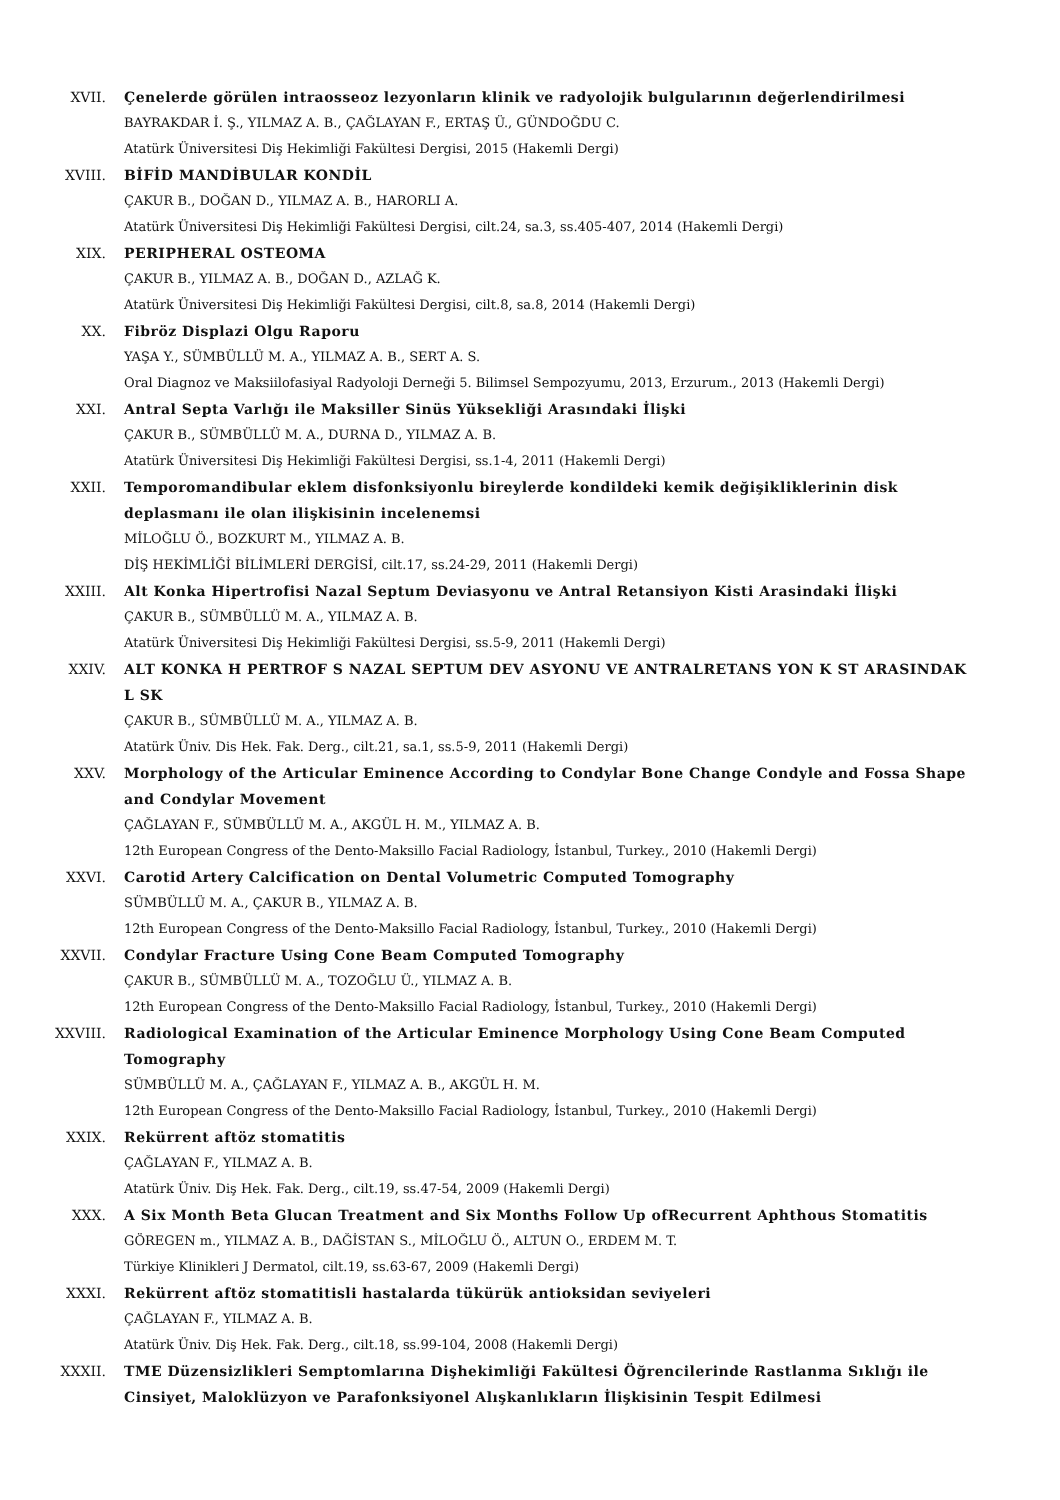XVII. Çenelerde görülen intraosseoz lezyonların klinik ve radyolojik bulgularının değerlendirilmesi
BAYRAKDAR İ. Ş., YILMAZ A. B., ÇAĞLAYAN F., ERTAŞ Ü., GÜNDOĞDU C.
Atatürk Üniversitesi Diş Hekimliği Fakültesi Dergisi, 2015 (Hakemli Dergi)
XVIII. BİFİD MANDİBULAR KONDİL
ÇAKUR B., DOĞAN D., YILMAZ A. B., HARORLI A.
Atatürk Üniversitesi Diş Hekimliği Fakültesi Dergisi, cilt.24, sa.3, ss.405-407, 2014 (Hakemli Dergi)
XIX. PERIPHERAL OSTEOMA
ÇAKUR B., YILMAZ A. B., DOĞAN D., AZLAĞ K.
Atatürk Üniversitesi Diş Hekimliği Fakültesi Dergisi, cilt.8, sa.8, 2014 (Hakemli Dergi)
XX. Fibröz Displazi Olgu Raporu
YAŞA Y., SÜMBÜLLÜ M. A., YILMAZ A. B., SERT A. S.
Oral Diagnoz ve Maksiilofasiyal Radyoloji Derneği 5. Bilimsel Sempozyumu, 2013, Erzurum., 2013 (Hakemli Dergi)
XXI. Antral Septa Varlığı ile Maksiller Sinüs Yüksekliği Arasındaki İlişki
ÇAKUR B., SÜMBÜLLÜ M. A., DURNA D., YILMAZ A. B.
Atatürk Üniversitesi Diş Hekimliği Fakültesi Dergisi, ss.1-4, 2011 (Hakemli Dergi)
XXII. Temporomandibular eklem disfonksiyonlu bireylerde kondildeki kemik değişikliklerinin disk deplasmanı ile olan ilişkisinin incelenemsi
MİLOĞLU Ö., BOZKURT M., YILMAZ A. B.
DİŞ HEKİMLİĞİ BİLİMLERİ DERGİSİ, cilt.17, ss.24-29, 2011 (Hakemli Dergi)
XXIII. Alt Konka Hipertrofisi Nazal Septum Deviasyonu ve Antral Retansiyon Kisti Arasindaki İlişki
ÇAKUR B., SÜMBÜLLÜ M. A., YILMAZ A. B.
Atatürk Üniversitesi Diş Hekimliği Fakültesi Dergisi, ss.5-9, 2011 (Hakemli Dergi)
XXIV. ALT KONKA H PERTROF S NAZAL SEPTUM DEV ASYONU VE ANTRALRETANS YON K ST ARASINDAK L SK
ÇAKUR B., SÜMBÜLLÜ M. A., YILMAZ A. B.
Atatürk Üniv. Dis Hek. Fak. Derg., cilt.21, sa.1, ss.5-9, 2011 (Hakemli Dergi)
XXV. Morphology of the Articular Eminence According to Condylar Bone Change Condyle and Fossa Shape and Condylar Movement
ÇAĞLAYAN F., SÜMBÜLLÜ M. A., AKGÜL H. M., YILMAZ A. B.
12th European Congress of the Dento-Maksillo Facial Radiology, İstanbul, Turkey., 2010 (Hakemli Dergi)
XXVI. Carotid Artery Calcification on Dental Volumetric Computed Tomography
SÜMBÜLLÜ M. A., ÇAKUR B., YILMAZ A. B.
12th European Congress of the Dento-Maksillo Facial Radiology, İstanbul, Turkey., 2010 (Hakemli Dergi)
XXVII. Condylar Fracture Using Cone Beam Computed Tomography
ÇAKUR B., SÜMBÜLLÜ M. A., TOZOĞLU Ü., YILMAZ A. B.
12th European Congress of the Dento-Maksillo Facial Radiology, İstanbul, Turkey., 2010 (Hakemli Dergi)
XXVIII. Radiological Examination of the Articular Eminence Morphology Using Cone Beam Computed Tomography
SÜMBÜLLÜ M. A., ÇAĞLAYAN F., YILMAZ A. B., AKGÜL H. M.
12th European Congress of the Dento-Maksillo Facial Radiology, İstanbul, Turkey., 2010 (Hakemli Dergi)
XXIX. Rekürrent aftöz stomatitis
ÇAĞLAYAN F., YILMAZ A. B.
Atatürk Üniv. Diş Hek. Fak. Derg., cilt.19, ss.47-54, 2009 (Hakemli Dergi)
XXX. A Six Month Beta Glucan Treatment and Six Months Follow Up ofRecurrent Aphthous Stomatitis
GÖREGEN m., YILMAZ A. B., DAĞİSTAN S., MİLOĞLU Ö., ALTUN O., ERDEM M. T.
Türkiye Klinikleri J Dermatol, cilt.19, ss.63-67, 2009 (Hakemli Dergi)
XXXI. Rekürrent aftöz stomatitisli hastalarda tükürük antioksidan seviyeleri
ÇAĞLAYAN F., YILMAZ A. B.
Atatürk Üniv. Diş Hek. Fak. Derg., cilt.18, ss.99-104, 2008 (Hakemli Dergi)
XXXII. TME Düzensizlikleri Semptomlarına Dişhekimliği Fakültesi Öğrencilerinde Rastlanma Sıklığı ile Cinsiyet, Maloklüzyon ve Parafonksiyonel Alışkanlıkların İlişkisinin Tespit Edilmesi